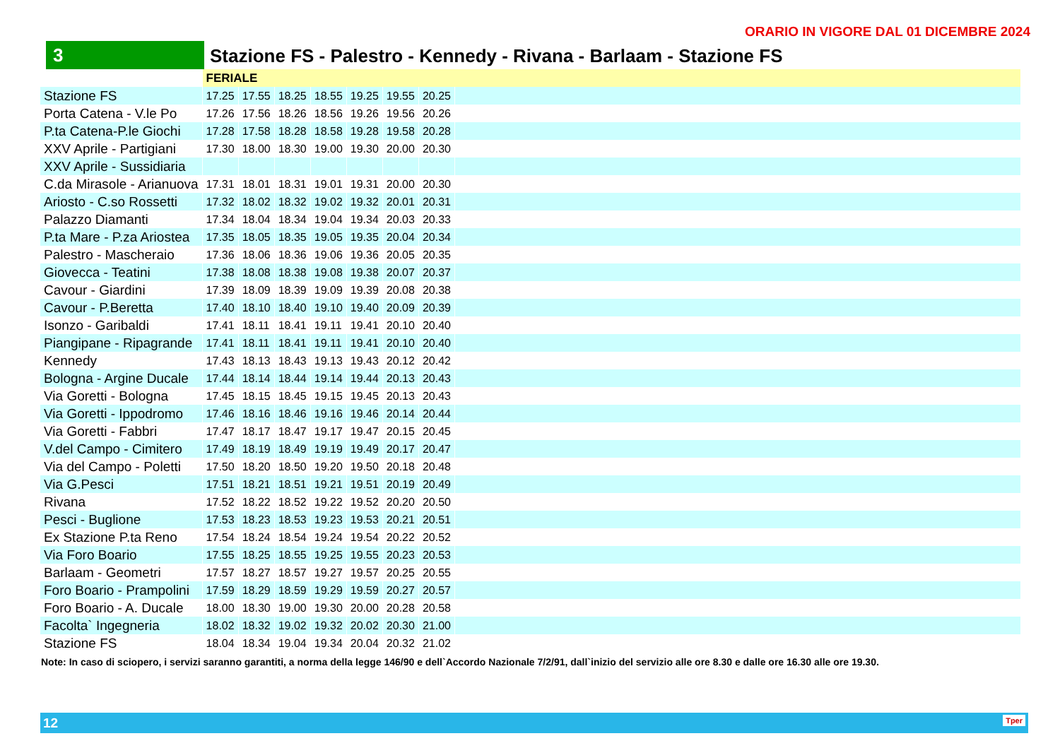ORARIO IN VIGORE DAL 01 DICEMBRE 2024
3 Stazione FS - Palestro - Kennedy - Rivana - Barlaam - Stazione FS
| | FERIALE | | | | | | | |
| Stazione FS | 17.25 | 17.55 | 18.25 | 18.55 | 19.25 | 19.55 | 20.25 | |
| Porta Catena - V.le Po | 17.26 | 17.56 | 18.26 | 18.56 | 19.26 | 19.56 | 20.26 | |
| P.ta Catena-P.le Giochi | 17.28 | 17.58 | 18.28 | 18.58 | 19.28 | 19.58 | 20.28 | |
| XXV Aprile - Partigiani | 17.30 | 18.00 | 18.30 | 19.00 | 19.30 | 20.00 | 20.30 | |
| XXV Aprile - Sussidiaria | | | | | | | | |
| C.da Mirasole - Arianuova | 17.31 | 18.01 | 18.31 | 19.01 | 19.31 | 20.00 | 20.30 | |
| Ariosto - C.so Rossetti | 17.32 | 18.02 | 18.32 | 19.02 | 19.32 | 20.01 | 20.31 | |
| Palazzo Diamanti | 17.34 | 18.04 | 18.34 | 19.04 | 19.34 | 20.03 | 20.33 | |
| P.ta Mare - P.za Ariostea | 17.35 | 18.05 | 18.35 | 19.05 | 19.35 | 20.04 | 20.34 | |
| Palestro - Mascheraio | 17.36 | 18.06 | 18.36 | 19.06 | 19.36 | 20.05 | 20.35 | |
| Giovecca - Teatini | 17.38 | 18.08 | 18.38 | 19.08 | 19.38 | 20.07 | 20.37 | |
| Cavour - Giardini | 17.39 | 18.09 | 18.39 | 19.09 | 19.39 | 20.08 | 20.38 | |
| Cavour - P.Beretta | 17.40 | 18.10 | 18.40 | 19.10 | 19.40 | 20.09 | 20.39 | |
| Isonzo - Garibaldi | 17.41 | 18.11 | 18.41 | 19.11 | 19.41 | 20.10 | 20.40 | |
| Piangipane - Ripagrande | 17.41 | 18.11 | 18.41 | 19.11 | 19.41 | 20.10 | 20.40 | |
| Kennedy | 17.43 | 18.13 | 18.43 | 19.13 | 19.43 | 20.12 | 20.42 | |
| Bologna - Argine Ducale | 17.44 | 18.14 | 18.44 | 19.14 | 19.44 | 20.13 | 20.43 | |
| Via Goretti - Bologna | 17.45 | 18.15 | 18.45 | 19.15 | 19.45 | 20.13 | 20.43 | |
| Via Goretti - Ippodromo | 17.46 | 18.16 | 18.46 | 19.16 | 19.46 | 20.14 | 20.44 | |
| Via Goretti - Fabbri | 17.47 | 18.17 | 18.47 | 19.17 | 19.47 | 20.15 | 20.45 | |
| V.del Campo - Cimitero | 17.49 | 18.19 | 18.49 | 19.19 | 19.49 | 20.17 | 20.47 | |
| Via del Campo - Poletti | 17.50 | 18.20 | 18.50 | 19.20 | 19.50 | 20.18 | 20.48 | |
| Via G.Pesci | 17.51 | 18.21 | 18.51 | 19.21 | 19.51 | 20.19 | 20.49 | |
| Rivana | 17.52 | 18.22 | 18.52 | 19.22 | 19.52 | 20.20 | 20.50 | |
| Pesci - Buglione | 17.53 | 18.23 | 18.53 | 19.23 | 19.53 | 20.21 | 20.51 | |
| Ex Stazione P.ta Reno | 17.54 | 18.24 | 18.54 | 19.24 | 19.54 | 20.22 | 20.52 | |
| Via Foro Boario | 17.55 | 18.25 | 18.55 | 19.25 | 19.55 | 20.23 | 20.53 | |
| Barlaam - Geometri | 17.57 | 18.27 | 18.57 | 19.27 | 19.57 | 20.25 | 20.55 | |
| Foro Boario - Prampolini | 17.59 | 18.29 | 18.59 | 19.29 | 19.59 | 20.27 | 20.57 | |
| Foro Boario - A. Ducale | 18.00 | 18.30 | 19.00 | 19.30 | 20.00 | 20.28 | 20.58 | |
| Facolta` Ingegneria | 18.02 | 18.32 | 19.02 | 19.32 | 20.02 | 20.30 | 21.00 | |
| Stazione FS | 18.04 | 18.34 | 19.04 | 19.34 | 20.04 | 20.32 | 21.02 | |
Note: In caso di sciopero, i servizi saranno garantiti, a norma della legge 146/90 e dell`Accordo Nazionale 7/2/91, dall`inizio del servizio alle ore 8.30 e dalle ore 16.30 alle ore 19.30.
12 Tper